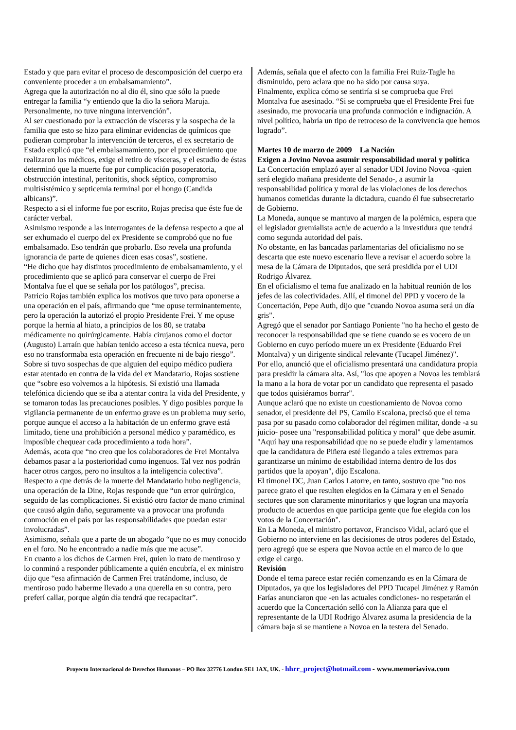Estado y que para evitar el proceso de descomposición del cuerpo era conveniente proceder a un embalsamamiento”.
Agrega que la autorización no al dio él, sino que sólo la puede entregar la familia “y entiendo que la dio la señora Maruja. Personalmente, no tuve ninguna intervención”.
Al ser cuestionado por la extracción de vísceras y la sospecha de la familia que esto se hizo para eliminar evidencias de químicos que pudieran comprobar la intervención de terceros, el ex secretario de Estado explicó que “el embalsamamiento, por el procedimiento que realizaron los médicos, exige el retiro de vísceras, y el estudio de éstas determinó que la muerte fue por complicación posoperatoria, obstrucción intestinal, peritonitis, shock séptico, compromiso multisistémico y septicemia terminal por el hongo (Candida albicans)”.
Respecto a si el informe fue por escrito, Rojas precisa que éste fue de carácter verbal.
Asimismo responde a las interrogantes de la defensa respecto a que al ser exhumado el cuerpo del ex Presidente se comprobó que no fue embalsamado. Eso tendrán que probarlo. Eso revela una profunda ignorancia de parte de quienes dicen esas cosas”, sostiene.
“He dicho que hay distintos procedimiento de embalsamamiento, y el procedimiento que se aplicó para conservar el cuerpo de Frei Montalva fue el que se señala por los patólogos”, precisa.
Patricio Rojas también explica los motivos que tuvo para oponerse a una operación en el país, afirmando que “me opuse terminantemente, pero la operación la autorizó el propio Presidente Frei. Y me opuse porque la hernia al hiato, a principios de los 80, se trataba médicamente no quirúrgicamente. Había cirujanos como el doctor (Augusto) Larraín que habían tenido acceso a esta técnica nueva, pero eso no transformaba esta operación en frecuente ni de bajo riesgo”.
Sobre si tuvo sospechas de que alguien del equipo médico pudiera estar atentado en contra de la vida del ex Mandatario, Rojas sostiene que “sobre eso volvemos a la hipótesis. Sí existió una llamada telefónica diciendo que se iba a atentar contra la vida del Presidente, y se tomaron todas las precauciones posibles. Y digo posibles porque la vigilancia permanente de un enfermo grave es un problema muy serio, porque aunque el acceso a la habitación de un enfermo grave está limitado, tiene una prohibición a personal médico y paramédico, es imposible chequear cada procedimiento a toda hora”.
Además, acota que “no creo que los colaboradores de Frei Montalva debamos pasar a la posterioridad como ingenuos. Tal vez nos podrán hacer otros cargos, pero no insultos a la inteligencia colectiva”.
Respecto a que detrás de la muerte del Mandatario hubo negligencia, una operación de la Dine, Rojas responde que “un error quirúrgico, seguido de las complicaciones. Si existió otro factor de mano criminal que causó algún daño, seguramente va a provocar una profunda conmoción en el país por las responsabilidades que puedan estar involucradas”.
Asimismo, señala que a parte de un abogado “que no es muy conocido en el foro. No he encontrado a nadie más que me acuse”.
En cuanto a los dichos de Carmen Frei, quien lo trato de mentiroso y lo conminó a responder públicamente a quién encubría, el ex ministro dijo que “esa afirmación de Carmen Frei tratándome, incluso, de mentiroso pudo haberme llevado a una querella en su contra, pero preferí callar, porque algún día tendrá que recapacitar”.
Además, señala que el afecto con la familia Frei Ruiz-Tagle ha disminuido, pero aclara que no ha sido por causa suya.
Finalmente, explica cómo se sentiría si se comprueba que Frei Montalva fue asesinado. “Si se comprueba que el Presidente Frei fue asesinado, me provocaría una profunda conmoción e indignación. A nivel político, habría un tipo de retroceso de la convivencia que hemos logrado”.
Martes 10 de marzo de 2009 La Nación
Exigen a Jovino Novoa asumir responsabilidad moral y política
La Concertación emplazó ayer al senador UDI Jovino Novoa -quien será elegido mañana presidente del Senado-, a asumir la responsabilidad política y moral de las violaciones de los derechos humanos cometidas durante la dictadura, cuando él fue subsecretario de Gobierno.
La Moneda, aunque se mantuvo al margen de la polémica, espera que el legislador gremialista actúe de acuerdo a la investidura que tendrá como segunda autoridad del país.
No obstante, en las bancadas parlamentarias del oficialismo no se descarta que este nuevo escenario lleve a revisar el acuerdo sobre la mesa de la Cámara de Diputados, que será presidida por el UDI Rodrigo Álvarez.
En el oficialismo el tema fue analizado en la habitual reunión de los jefes de las colectividades. Allí, el timonel del PPD y vocero de la Concertación, Pepe Auth, dijo que "cuando Novoa asuma será un día gris".
Agregó que el senador por Santiago Poniente "no ha hecho el gesto de reconocer la responsabilidad que se tiene cuando se es vocero de un Gobierno en cuyo período muere un ex Presidente (Eduardo Frei Montalva) y un dirigente sindical relevante (Tucapel Jiménez)".
Por ello, anunció que el oficialismo presentará una candidatura propia para presidir la cámara alta. Así, "los que apoyen a Novoa les temblará la mano a la hora de votar por un candidato que representa el pasado que todos quisiéramos borrar".
Aunque aclaró que no existe un cuestionamiento de Novoa como senador, el presidente del PS, Camilo Escalona, precisó que el tema pasa por su pasado como colaborador del régimen militar, donde -a su juicio- posee una "responsabilidad política y moral" que debe asumir.
"Aquí hay una responsabilidad que no se puede eludir y lamentamos que la candidatura de Piñera esté llegando a tales extremos para garantizarse un mínimo de estabilidad interna dentro de los dos partidos que la apoyan", dijo Escalona.
El timonel DC, Juan Carlos Latorre, en tanto, sostuvo que "no nos parece grato el que resulten elegidos en la Cámara y en el Senado sectores que son claramente minoritarios y que logran una mayoría producto de acuerdos en que participa gente que fue elegida con los votos de la Concertación".
En La Moneda, el ministro portavoz, Francisco Vidal, aclaró que el Gobierno no interviene en las decisiones de otros poderes del Estado, pero agregó que se espera que Novoa actúe en el marco de lo que exige el cargo.
Revisión
Donde el tema parece estar recién comenzando es en la Cámara de Diputados, ya que los legisladores del PPD Tucapel Jiménez y Ramón Farías anunciaron que -en las actuales condiciones- no respetarán el acuerdo que la Concertación selló con la Alianza para que el representante de la UDI Rodrigo Álvarez asuma la presidencia de la cámara baja si se mantiene a Novoa en la testera del Senado.
Proyecto Internacional de Derechos Humanos – PO Box 32776 London SE1 1AX, UK. - hhrr_project@hotmail.com - www.memoriaviva.com